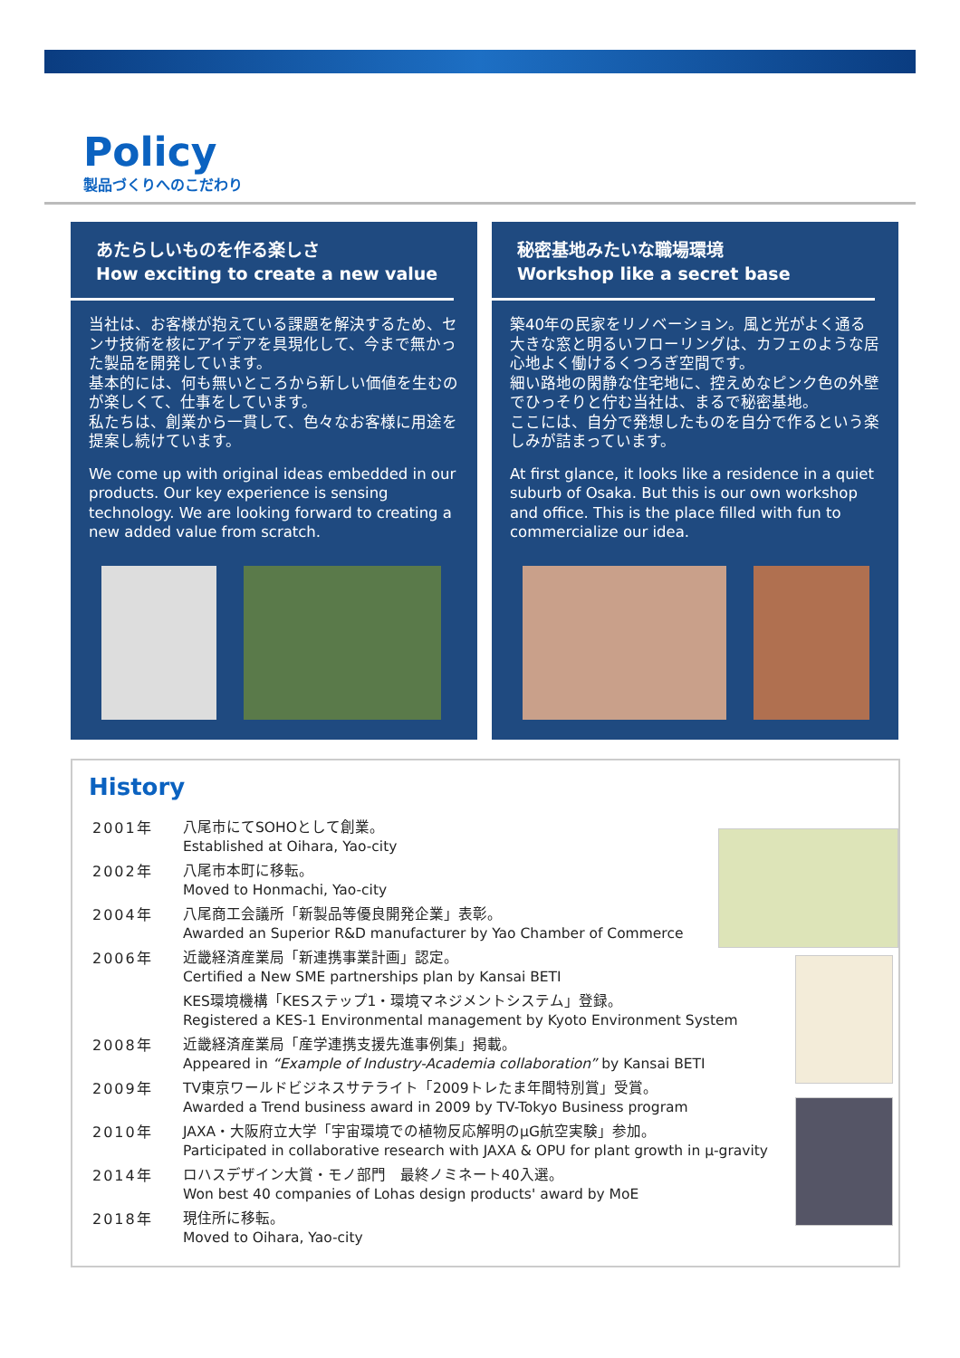Policy
製品づくりへのこだわり
あたらしいものを作る楽しさ
How exciting to create a new value
当社は、お客様が抱えている課題を解決するため、センサ技術を核にアイデアを具現化して、今まで無かった製品を開発しています。
基本的には、何も無いところから新しい価値を生むのが楽しくて、仕事をしています。
私たちは、創業から一貫して、色々なお客様に用途を提案し続けています。
We come up with original ideas embedded in our products. Our key experience is sensing technology. We are looking forward to creating a new added value from scratch.
秘密基地みたいな職場環境
Workshop like a secret base
築40年の民家をリノベーション。風と光がよく通る大きな窓と明るいフローリングは、カフェのような居心地よく働けるくつろぎ空間です。
細い路地の閑静な住宅地に、控えめなピンク色の外壁でひっそりと佇む当社は、まるで秘密基地。
ここには、自分で発想したものを自分で作るという楽しみが詰まっています。
At first glance, it looks like a residence in a quiet suburb of Osaka. But this is our own workshop and office. This is the place filled with fun to commercialize our idea.
History
| 2001年 | 八尾市にてSOHOとして創業。 Established at Oihara, Yao-city |
| 2002年 | 八尾市本町に移転。 Moved to Honmachi, Yao-city |
| 2004年 | 八尾商工会議所「新製品等優良開発企業」表彰。 Awarded an Superior R&D manufacturer by Yao Chamber of Commerce |
| 2006年 | 近畿経済産業局「新連携事業計画」認定。 Certified a New SME partnerships plan by Kansai BETI |
| | KES環境機構「KESステップ1・環境マネジメントシステム」登録。 Registered a KES-1 Environmental management by Kyoto Environment System |
| 2008年 | 近畿経済産業局「産学連携支援先進事例集」掲載。 Appeared in “Example of Industry-Academia collaboration” by Kansai BETI |
| 2009年 | TV東京ワールドビジネスサテライト「2009トレたま年間特別賞」受賞。 Awarded a Trend business award in 2009 by TV-Tokyo Business program |
| 2010年 | JAXA・大阪府立大学「宇宙環境での植物反応解明のμG航空実験」参加。 Participated in collaborative research with JAXA & OPU for plant growth in μ-gravity |
| 2014年 | ロハスデザイン大賞・モノ部門 最終ノミネート40入選。 Won best 40 companies of Lohas design products' award by MoE |
| 2018年 | 現住所に移転。 Moved to Oihara, Yao-city |